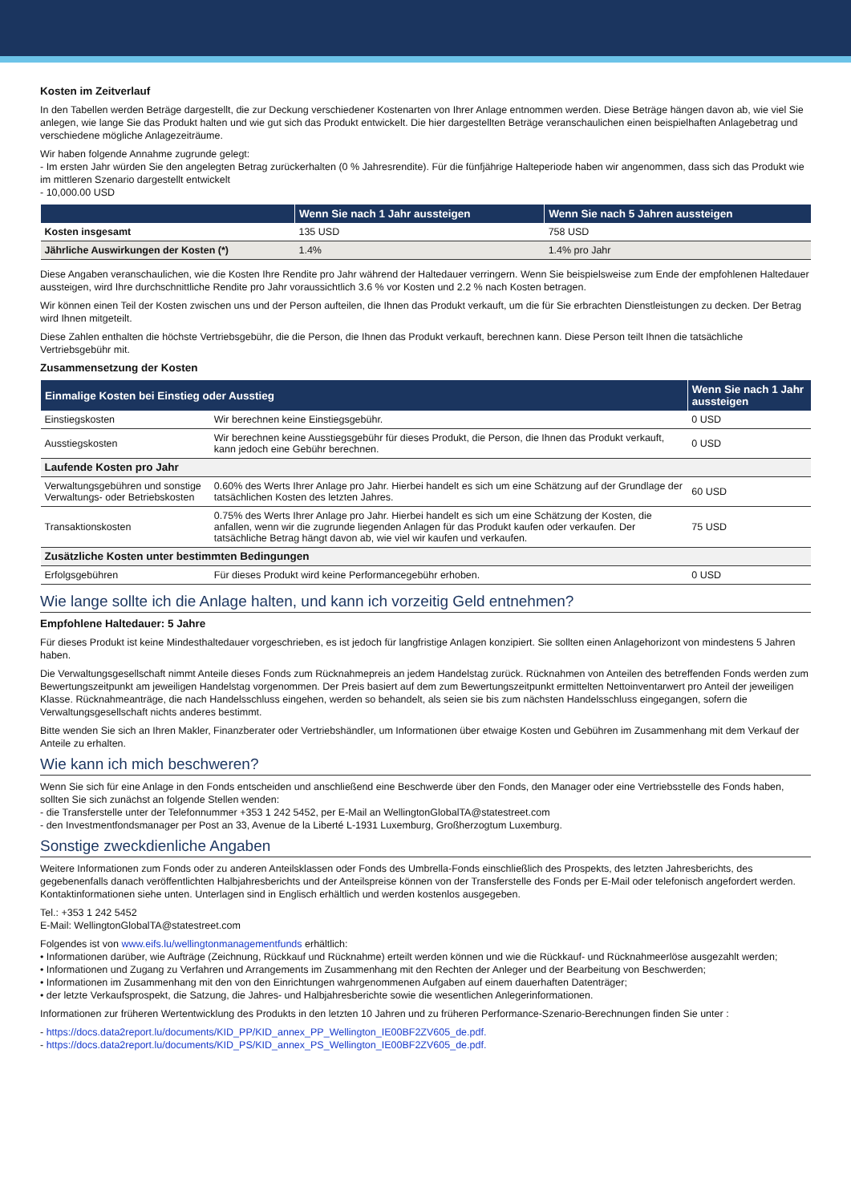Kosten im Zeitverlauf
In den Tabellen werden Beträge dargestellt, die zur Deckung verschiedener Kostenarten von Ihrer Anlage entnommen werden. Diese Beträge hängen davon ab, wie viel Sie anlegen, wie lange Sie das Produkt halten und wie gut sich das Produkt entwickelt. Die hier dargestellten Beträge veranschaulichen einen beispielhaften Anlagebetrag und verschiedene mögliche Anlagezeiträume.
Wir haben folgende Annahme zugrunde gelegt:
- Im ersten Jahr würden Sie den angelegten Betrag zurückerhalten (0 % Jahresrendite). Für die fünfjährige Halteperiode haben wir angenommen, dass sich das Produkt wie im mittleren Szenario dargestellt entwickelt
- 10,000.00 USD
| | Wenn Sie nach 1 Jahr aussteigen | Wenn Sie nach 5 Jahren aussteigen |
| --- | --- | --- |
| Kosten insgesamt | 135 USD | 758 USD |
| Jährliche Auswirkungen der Kosten (*) | 1.4% | 1.4% pro Jahr |
Diese Angaben veranschaulichen, wie die Kosten Ihre Rendite pro Jahr während der Haltedauer verringern. Wenn Sie beispielsweise zum Ende der empfohlenen Haltedauer aussteigen, wird Ihre durchschnittliche Rendite pro Jahr voraussichtlich 3.6 % vor Kosten und 2.2 % nach Kosten betragen.
Wir können einen Teil der Kosten zwischen uns und der Person aufteilen, die Ihnen das Produkt verkauft, um die für Sie erbrachten Dienstleistungen zu decken. Der Betrag wird Ihnen mitgeteilt.
Diese Zahlen enthalten die höchste Vertriebsgebühr, die die Person, die Ihnen das Produkt verkauft, berechnen kann. Diese Person teilt Ihnen die tatsächliche Vertriebsgebühr mit.
Zusammensetzung der Kosten
| Einmalige Kosten bei Einstieg oder Ausstieg | | Wenn Sie nach 1 Jahr aussteigen |
| --- | --- | --- |
| Einstiegskosten | Wir berechnen keine Einstiegsgebühr. | 0 USD |
| Ausstiegskosten | Wir berechnen keine Ausstiegsgebühr für dieses Produkt, die Person, die Ihnen das Produkt verkauft, kann jedoch eine Gebühr berechnen. | 0 USD |
| Laufende Kosten pro Jahr | | |
| Verwaltungsgebühren und sonstige Verwaltungs- oder Betriebskosten | 0.60% des Werts Ihrer Anlage pro Jahr. Hierbei handelt es sich um eine Schätzung auf der Grundlage der tatsächlichen Kosten des letzten Jahres. | 60 USD |
| Transaktionskosten | 0.75% des Werts Ihrer Anlage pro Jahr. Hierbei handelt es sich um eine Schätzung der Kosten, die anfallen, wenn wir die zugrunde liegenden Anlagen für das Produkt kaufen oder verkaufen. Der tatsächliche Betrag hängt davon ab, wie viel wir kaufen und verkaufen. | 75 USD |
| Zusätzliche Kosten unter bestimmten Bedingungen | | |
| Erfolgsgebühren | Für dieses Produkt wird keine Performancegebühr erhoben. | 0 USD |
Wie lange sollte ich die Anlage halten, und kann ich vorzeitig Geld entnehmen?
Empfohlene Haltedauer: 5 Jahre
Für dieses Produkt ist keine Mindesthaltedauer vorgeschrieben, es ist jedoch für langfristige Anlagen konzipiert. Sie sollten einen Anlagehorizont von mindestens 5 Jahren haben.
Die Verwaltungsgesellschaft nimmt Anteile dieses Fonds zum Rücknahmepreis an jedem Handelstag zurück. Rücknahmen von Anteilen des betreffenden Fonds werden zum Bewertungszeitpunkt am jeweiligen Handelstag vorgenommen. Der Preis basiert auf dem zum Bewertungszeitpunkt ermittelten Nettoinventarwert pro Anteil der jeweiligen Klasse. Rücknahmeanträge, die nach Handelsschluss eingehen, werden so behandelt, als seien sie bis zum nächsten Handelsschluss eingegangen, sofern die Verwaltungsgesellschaft nichts anderes bestimmt.
Bitte wenden Sie sich an Ihren Makler, Finanzberater oder Vertriebshändler, um Informationen über etwaige Kosten und Gebühren im Zusammenhang mit dem Verkauf der Anteile zu erhalten.
Wie kann ich mich beschweren?
Wenn Sie sich für eine Anlage in den Fonds entscheiden und anschließend eine Beschwerde über den Fonds, den Manager oder eine Vertriebsstelle des Fonds haben, sollten Sie sich zunächst an folgende Stellen wenden:
- die Transferstelle unter der Telefonnummer +353 1 242 5452, per E-Mail an WellingtonGlobalTA@statestreet.com
- den Investmentfondsmanager per Post an 33, Avenue de la Liberté L-1931 Luxemburg, Großherzogtum Luxemburg.
Sonstige zweckdienliche Angaben
Weitere Informationen zum Fonds oder zu anderen Anteilsklassen oder Fonds des Umbrella-Fonds einschließlich des Prospekts, des letzten Jahresberichts, des gegebenenfalls danach veröffentlichten Halbjahresberichts und der Anteilspreise können von der Transferstelle des Fonds per E-Mail oder telefonisch angefordert werden. Kontaktinformationen siehe unten. Unterlagen sind in Englisch erhältlich und werden kostenlos ausgegeben.
Tel.: +353 1 242 5452
E-Mail: WellingtonGlobalTA@statestreet.com
Folgendes ist von www.eifs.lu/wellingtonmanagementfunds erhältlich:
• Informationen darüber, wie Aufträge (Zeichnung, Rückkauf und Rücknahme) erteilt werden können und wie die Rückkauf- und Rücknahmeerlöse ausgezahlt werden;
• Informationen und Zugang zu Verfahren und Arrangements im Zusammenhang mit den Rechten der Anleger und der Bearbeitung von Beschwerden;
• Informationen im Zusammenhang mit den von den Einrichtungen wahrgenommenen Aufgaben auf einem dauerhaften Datenträger;
• der letzte Verkaufsprospekt, die Satzung, die Jahres- und Halbjahresberichte sowie die wesentlichen Anlegerinformationen.
Informationen zur früheren Wertentwicklung des Produkts in den letzten 10 Jahren und zu früheren Performance-Szenario-Berechnungen finden Sie unter :
- https://docs.data2report.lu/documents/KID_PP/KID_annex_PP_Wellington_IE00BF2ZV605_de.pdf.
- https://docs.data2report.lu/documents/KID_PS/KID_annex_PS_Wellington_IE00BF2ZV605_de.pdf.